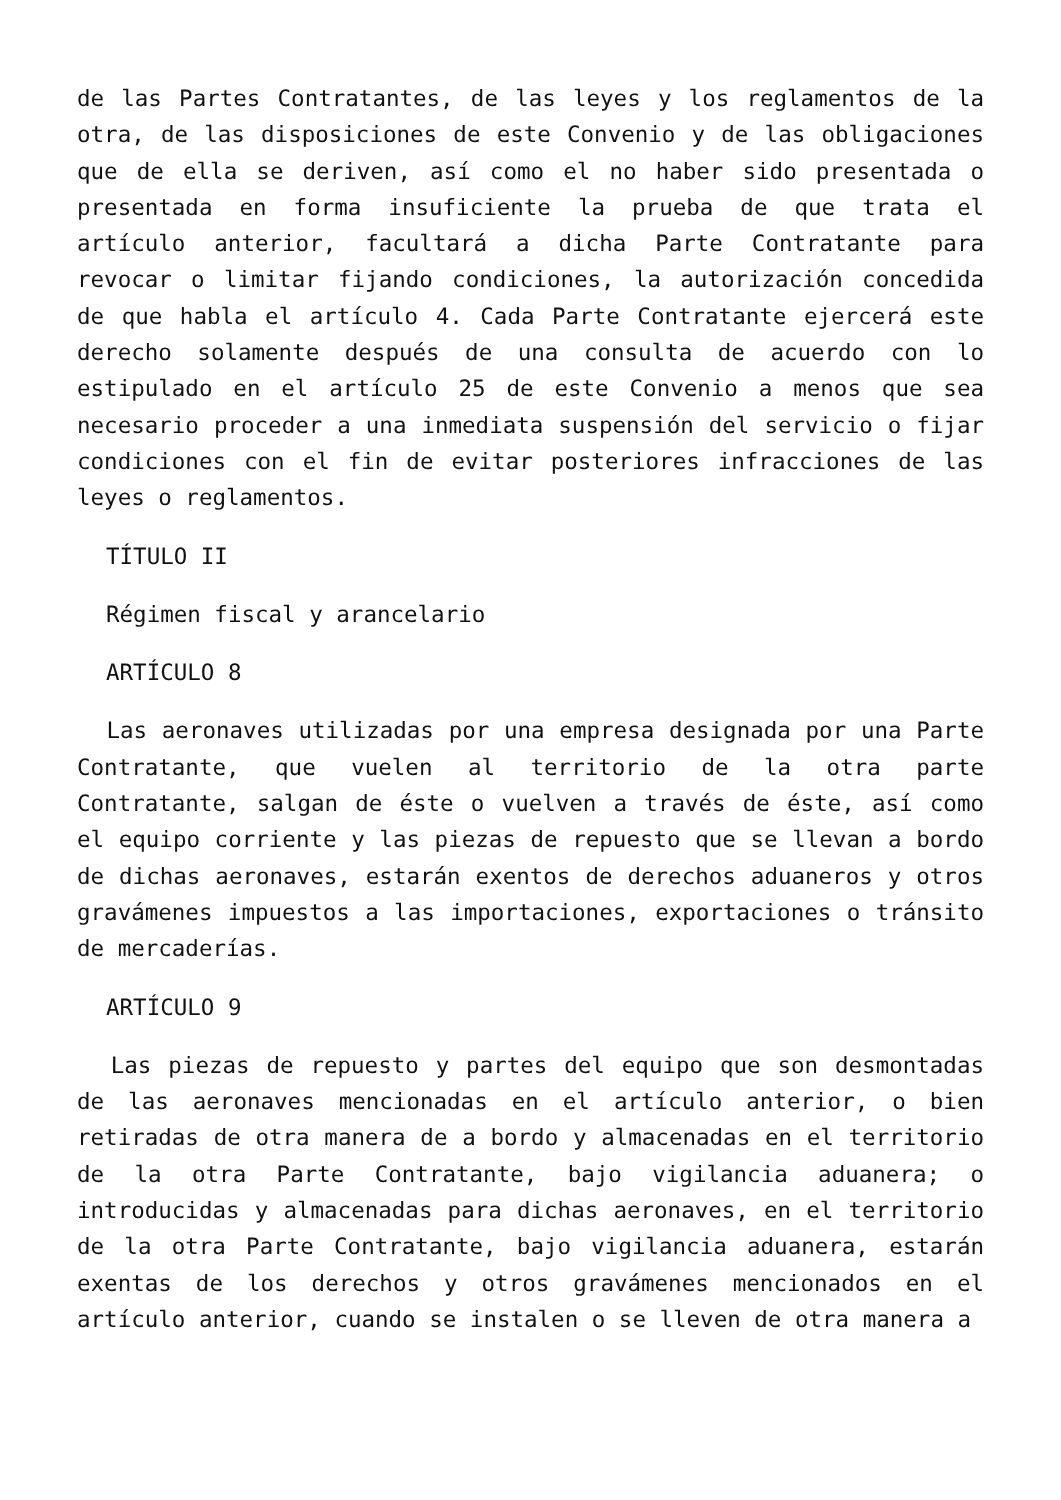de las Partes Contratantes, de las leyes y los reglamentos de la otra, de las disposiciones de este Convenio y de las obligaciones que de ella se deriven, así como el no haber sido presentada o presentada en forma insuficiente la prueba de que trata el artículo anterior, facultará a dicha Parte Contratante para revocar o limitar fijando condiciones, la autorización concedida de que habla el artículo 4. Cada Parte Contratante ejercerá este derecho solamente después de una consulta de acuerdo con lo estipulado en el artículo 25 de este Convenio a menos que sea necesario proceder a una inmediata suspensión del servicio o fijar condiciones con el fin de evitar posteriores infracciones de las leyes o reglamentos.
TÍTULO II
Régimen fiscal y arancelario
ARTÍCULO 8
Las aeronaves utilizadas por una empresa designada por una Parte Contratante, que vuelen al territorio de la otra parte Contratante, salgan de éste o vuelven a través de éste, así como el equipo corriente y las piezas de repuesto que se llevan a bordo de dichas aeronaves, estarán exentos de derechos aduaneros y otros gravámenes impuestos a las importaciones, exportaciones o tránsito de mercaderías.
ARTÍCULO 9
Las piezas de repuesto y partes del equipo que son desmontadas de las aeronaves mencionadas en el artículo anterior, o bien retiradas de otra manera de a bordo y almacenadas en el territorio de la otra Parte Contratante, bajo vigilancia aduanera; o introducidas y almacenadas para dichas aeronaves, en el territorio de la otra Parte Contratante, bajo vigilancia aduanera, estarán exentas de los derechos y otros gravámenes mencionados en el artículo anterior, cuando se instalen o se lleven de otra manera a